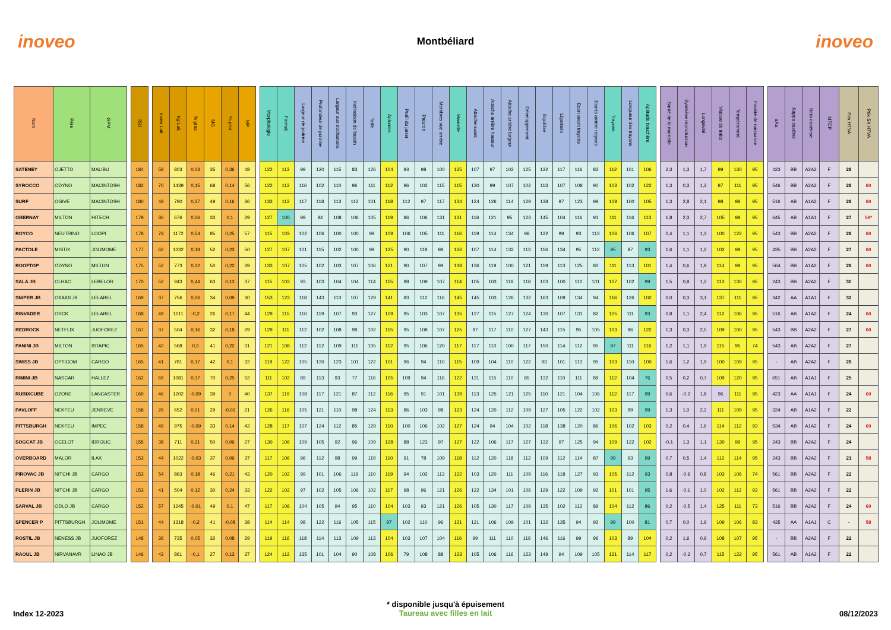inoveo
Montbéliard
inoveo
| Nom | Père | GPM | | ISU | | Index Lait | Kg Lait | % gras | MG | % prot | MP | | Morphologie | Format | Largeur de poitrine | Profondeur de poitrine | Largeur aux trochanters | Inclinaison de bassin | Taille | Aplombs | Profil du jarret | Paturon | Membres vue arrière | Mamelle | Attache avant | Attache arrière hauteur | Attache arrière largeur | Développement | Equilibre | Ligament | Ecart avant trayons | Ecarts arrière trayons | Trayons | Longueur des trayons | Aptitude bouchère | | Santé de la mamelle | Synthèse reproduction | Longévité | Vitesse de traite | Tempérament | Facilité de naissance | | aAa | Kappa caséine | Beta caséinse | MTCP | Prix HTVA | Prix SX HTVA |
| --- | --- | --- | --- | --- | --- | --- | --- | --- | --- | --- | --- | --- | --- | --- | --- | --- | --- | --- | --- | --- | --- | --- | --- | --- | --- | --- | --- | --- | --- | --- | --- | --- | --- | --- | --- | --- | --- | --- | --- | --- | --- | --- | --- | --- | --- | --- | --- | --- | --- |
| SATENEY | OJETTO | MALIBU | | 184 | | 58 | 803 | 0,03 | 35 | 0,36 | 48 | | 122 | 112 | 99 | 120 | 115 | 83 | 126 | 104 | 93 | 98 | 100 | 125 | 107 | 97 | 102 | 125 | 122 | 117 | 116 | 83 | 112 | 101 | 106 | | 2,3 | 1,3 | 1,7 | 99 | 130 | 95 | | 423 | BB | A2A2 | F | 28 | |
| SYROCCO | ODYNO | MACINTOSH | | 182 | | 70 | 1439 | 0,15 | 68 | 0,14 | 56 | | 122 | 112 | 116 | 102 | 110 | 96 | 111 | 112 | 96 | 102 | 115 | 115 | 130 | 99 | 107 | 102 | 113 | 107 | 108 | 90 | 103 | 102 | 122 | | 1,3 | 0,3 | 1,3 | 97 | 111 | 95 | | 546 | BB | A2A2 | F | 28 | 60 |
| SURF | OGIVE | MACINTOSH | | 180 | | 48 | 790 | 0,27 | 49 | 0,16 | 36 | | 133 | 112 | 117 | 118 | 113 | 112 | 101 | 118 | 112 | 97 | 117 | 134 | 124 | 126 | 114 | 129 | 138 | 97 | 123 | 99 | 109 | 100 | 105 | | 1,3 | 2,8 | 2,1 | 98 | 98 | 95 | | 516 | AB | A1A2 | F | 28 | 60 |
| OBERNAY | MILTON | HITECH | | 179 | | 36 | 676 | 0,06 | 33 | 0,1 | 29 | | 127 | 100 | 99 | 94 | 108 | 106 | 105 | 119 | 86 | 106 | 131 | 131 | 116 | 121 | 95 | 123 | 145 | 104 | 116 | 91 | 111 | 116 | 113 | | 1,8 | 2,3 | 2,7 | 105 | 98 | 95 | | 645 | AB | A1A1 | F | 27 | 56* |
| ROYCO | NEUTRINO | LOOPI | | 178 | | 78 | 1172 | 0,54 | 85 | 0,25 | 57 | | 115 | 103 | 102 | 106 | 100 | 100 | 99 | 109 | 106 | 105 | 111 | 116 | 119 | 114 | 134 | 98 | 122 | 99 | 93 | 113 | 106 | 106 | 107 | | 0,4 | 1,1 | 1,3 | 100 | 122 | 95 | | 543 | BB | A2A2 | F | 28 | 60 |
| PACTOLE | MISTIK | JOLIMOME | | 177 | | 62 | 1032 | 0,18 | 52 | 0,23 | 50 | | 127 | 107 | 101 | 115 | 102 | 100 | 99 | 125 | 90 | 118 | 98 | 126 | 107 | 114 | 132 | 113 | 116 | 134 | 95 | 112 | 95 | 87 | 93 | | 1,6 | 1,1 | 1,2 | 102 | 99 | 95 | | 435 | BB | A2A2 | F | 27 | 60 |
| ROOFTOP | ODYNO | MILTON | | 175 | | 52 | 773 | 0,32 | 50 | 0,22 | 39 | | 133 | 107 | 105 | 102 | 103 | 107 | 106 | 121 | 90 | 107 | 99 | 138 | 136 | 119 | 100 | 121 | 119 | 113 | 125 | 80 | 111 | 113 | 101 | | 1,4 | 0,6 | 1,9 | 114 | 99 | 95 | | 564 | BB | A1A2 | F | 28 | 60 |
| SALA JB | OLHAC | LEBELOR | | 170 | | 52 | 943 | 0,44 | 63 | 0,13 | 37 | | 115 | 103 | 93 | 103 | 104 | 104 | 114 | 115 | 98 | 109 | 107 | 114 | 105 | 103 | 118 | 118 | 103 | 100 | 110 | 101 | 107 | 102 | 99 | | 1,5 | 0,8 | 1,2 | 113 | 130 | 95 | | 243 | BB | A2A2 | F | 30 | |
| SNIPER JB | OKAIDI JB | LELABEL | | 169 | | 37 | 756 | 0,06 | 34 | 0,09 | 30 | | 153 | 123 | 118 | 143 | 113 | 107 | 129 | 141 | 83 | 112 | 116 | 145 | 145 | 103 | 126 | 132 | 163 | 109 | 134 | 94 | 116 | 126 | 102 | | 0,0 | 0,3 | 3,1 | 137 | 111 | 95 | | 342 | AA | A1A1 | F | 32 | |
| RINVADER | ORCK | LELABEL | | 168 | | 49 | 1011 | -0,2 | 26 | 0,17 | 44 | | 129 | 115 | 110 | 119 | 107 | 93 | 127 | 109 | 95 | 103 | 107 | 135 | 127 | 115 | 127 | 124 | 130 | 107 | 131 | 82 | 105 | 111 | 93 | | 0,8 | 1,1 | 2,4 | 112 | 106 | 95 | | 516 | AB | A1A2 | F | 24 | 60 |
| REDROCK | NETFLIX | JUOFOREZ | | 167 | | 37 | 504 | 0,16 | 32 | 0,18 | 29 | | 129 | 111 | 112 | 102 | 108 | 98 | 102 | 115 | 95 | 108 | 107 | 125 | 97 | 117 | 110 | 127 | 143 | 115 | 95 | 105 | 103 | 96 | 122 | | 1,3 | 0,3 | 2,5 | 109 | 100 | 95 | | 543 | BB | A2A2 | F | 27 | 60 |
| PANINI JB | MILTON | ISTAPIC | | 165 | | 42 | 568 | 0,3 | 41 | 0,22 | 31 | | 121 | 108 | 112 | 112 | 109 | 111 | 105 | 112 | 95 | 106 | 120 | 117 | 117 | 110 | 100 | 117 | 150 | 114 | 112 | 95 | 97 | 111 | 116 | | 1,2 | 1,1 | 1,9 | 115 | 95 | 74 | | 543 | AB | A2A2 | F | 27 | |
| SWISS JB | OPTICOM | CARGO | | 165 | | 41 | 781 | 0,17 | 42 | 0,1 | 32 | | 119 | 122 | 105 | 130 | 123 | 101 | 122 | 101 | 96 | 94 | 110 | 115 | 109 | 104 | 110 | 122 | 93 | 101 | 113 | 95 | 103 | 110 | 100 | | 1,6 | 1,2 | 1,9 | 100 | 109 | 95 | | - | AB | A2A2 | F | 28 | |
| RIMINI JB | NASCAR | HALLEZ | | 162 | | 69 | 1081 | 0,37 | 70 | 0,25 | 52 | | 111 | 102 | 89 | 113 | 93 | 77 | 116 | 105 | 109 | 94 | 116 | 122 | 131 | 115 | 110 | 85 | 132 | 110 | 111 | 89 | 112 | 104 | 76 | | 0,5 | 0,2 | 0,7 | 109 | 120 | 95 | | 651 | AB | A1A1 | F | 25 | |
| RUBIXCUBE | OZONE | LANCASTER | | 160 | | 46 | 1202 | -0,09 | 39 | 0 | 40 | | 137 | 119 | 108 | 117 | 121 | 87 | 112 | 116 | 95 | 91 | 101 | 139 | 113 | 125 | 121 | 125 | 110 | 121 | 104 | 106 | 112 | 117 | 99 | | 0,6 | -0,2 | 1,8 | 96 | 111 | 95 | | 423 | AA | A1A1 | F | 24 | 60 |
| PAVLOFF | NEKFEU | JENREVE | | 158 | | 26 | 652 | 0,01 | 29 | -0,02 | 21 | | 126 | 116 | 105 | 121 | 110 | 98 | 124 | 113 | 86 | 103 | 98 | 123 | 124 | 120 | 112 | 109 | 127 | 105 | 122 | 102 | 103 | 99 | 99 | | 1,3 | 1,0 | 2,2 | 111 | 109 | 95 | | 324 | AB | A1A2 | F | 22 | |
| PITTSBURGH | NEKFEU | IMPEC | | 158 | | 49 | 975 | -0,09 | 33 | 0,14 | 42 | | 128 | 117 | 107 | 124 | 112 | 85 | 129 | 110 | 100 | 106 | 102 | 127 | 124 | 94 | 104 | 102 | 118 | 138 | 120 | 86 | 106 | 102 | 103 | | 0,2 | 0,4 | 1,6 | 114 | 112 | 93 | | 534 | AB | A1A2 | F | 24 | 60 |
| SOGCAT JB | OCELOT | IDROLIC | | 155 | | 38 | 711 | 0,31 | 50 | 0,06 | 27 | | 130 | 106 | 109 | 105 | 92 | 96 | 109 | 128 | 88 | 123 | 97 | 127 | 122 | 106 | 117 | 127 | 132 | 97 | 125 | 94 | 109 | 122 | 102 | | -0,1 | 1,3 | 1,1 | 130 | 99 | 95 | | 243 | BB | A2A2 | F | 24 | |
| OVERBOARD | MALOR | ILAX | | 153 | | 44 | 1022 | -0,03 | 37 | 0,06 | 37 | | 117 | 106 | 96 | 112 | 98 | 99 | 119 | 110 | 91 | 78 | 109 | 118 | 112 | 120 | 118 | 112 | 109 | 112 | 114 | 87 | 99 | 93 | 99 | | 0,7 | 0,5 | 1,4 | 112 | 114 | 95 | | 243 | BB | A2A2 | F | 21 | 58 |
| PIROVAC JB | NITCHI JB | CARGO | | 153 | | 54 | 863 | 0,18 | 46 | 0,21 | 43 | | 120 | 102 | 99 | 101 | 106 | 119 | 110 | 119 | 94 | 102 | 113 | 122 | 103 | 120 | 111 | 109 | 116 | 118 | 127 | 93 | 105 | 112 | 93 | | 0,8 | -0,6 | 0,8 | 103 | 106 | 74 | | 561 | BB | A2A2 | F | 22 | |
| PLERIN JB | NITCHI JB | CARGO | | 153 | | 41 | 504 | 0,12 | 30 | 0,24 | 33 | | 122 | 102 | 97 | 102 | 105 | 106 | 102 | 117 | 98 | 96 | 121 | 126 | 122 | 134 | 101 | 106 | 129 | 122 | 109 | 92 | 101 | 101 | 95 | | 1,6 | -0,1 | 1,0 | 102 | 112 | 93 | | 561 | BB | A2A2 | F | 22 | |
| SARVAL JB | ODLO JB | CARGO | | 152 | | 57 | 1245 | -0,01 | 49 | 0,1 | 47 | | 117 | 106 | 104 | 105 | 94 | 95 | 110 | 104 | 103 | 93 | 121 | 126 | 105 | 130 | 117 | 109 | 135 | 102 | 112 | 89 | 104 | 112 | 86 | | 0,2 | -0,5 | 1,4 | 125 | 111 | 73 | | 516 | BB | A2A2 | F | 24 | 60 |
| SPENCER P | PITTSBURGH | JOLIMOME | | 151 | | 44 | 1318 | -0,2 | 41 | -0,08 | 38 | | 114 | 114 | 98 | 122 | 116 | 105 | 115 | 97 | 102 | 110 | 96 | 121 | 121 | 106 | 109 | 101 | 132 | 135 | 94 | 92 | 99 | 100 | 81 | | 0,7 | 0,0 | 1,9 | 109 | 106 | 83 | | 435 | AA | A1A1 | C | - | 58 |
| ROSTIL JB | NENESS JB | JUOFOREZ | | 148 | | 36 | 735 | 0,05 | 32 | 0,08 | 29 | | 119 | 116 | 118 | 114 | 113 | 109 | 113 | 104 | 103 | 107 | 104 | 116 | 99 | 111 | 110 | 116 | 146 | 116 | 99 | 96 | 103 | 89 | 104 | | 0,2 | 1,6 | 0,9 | 108 | 107 | 95 | | - | BB | A2A2 | F | 22 | |
| RAOUL JB | NIRVANAVR | LINAO JB | | 146 | | 42 | 861 | -0,1 | 27 | 0,13 | 37 | | 124 | 112 | 135 | 101 | 104 | 90 | 108 | 106 | 79 | 108 | 88 | 123 | 105 | 106 | 116 | 123 | 149 | 94 | 109 | 105 | 121 | 114 | 117 | | 0,2 | -0,3 | 0,7 | 115 | 122 | 95 | | 561 | AB | A1A2 | F | 22 | |
Index 12-2023
* disponible jusqu'à épuisement
Taureau avec filles en lait
08/12/2023